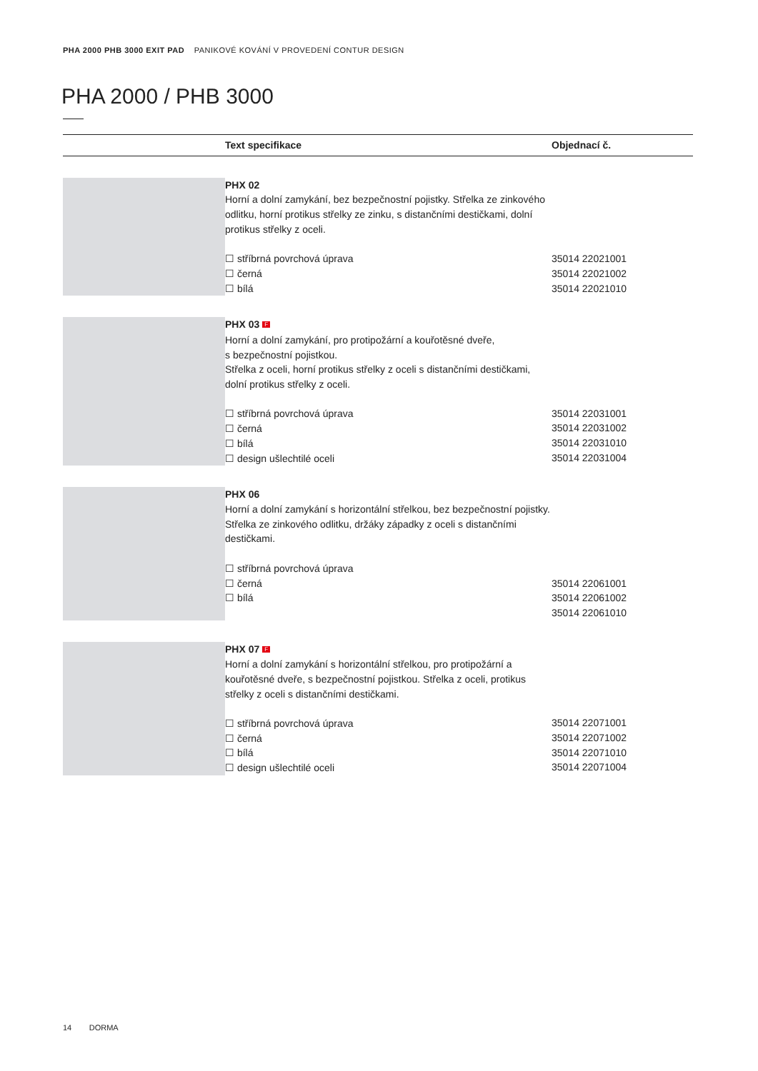PHA 2000 PHB 3000 EXIT PAD PANIKOVÉ KOVÁNÍ V PROVEDENÍ CONTUR DESIGN
PHA 2000 / PHB 3000
| | Text specifikace | Objednací č. |
| --- | --- | --- |
| | PHX 02 Horní a dolní zamykání, bez bezpečnostní pojistky. Střelka ze zinkového odlitku, horní protikus střelky ze zinku, s distančními destičkami, dolní protikus střelky z oceli. ☐ stříbrná povrchová úprava ☐ černá ☐ bílá | 35014 22021001 35014 22021002 35014 22021010 |
| | PHX 03 F Horní a dolní zamykání, pro protipožární a kouřotěsné dveře, s bezpečnostní pojistkou. Střelka z oceli, horní protikus střelky z oceli s distančními destičkami, dolní protikus střelky z oceli. ☐ stříbrná povrchová úprava ☐ černá ☐ bílá ☐ design ušlechtilé oceli | 35014 22031001 35014 22031002 35014 22031010 35014 22031004 |
| | PHX 06 Horní a dolní zamykání s horizontální střelkou, bez bezpečnostní pojistky. Střelka ze zinkového odlitku, držáky západky z oceli s distančními destičkami. ☐ stříbrná povrchová úprava ☐ černá ☐ bílá | 35014 22061001 35014 22061002 35014 22061010 |
| | PHX 07 F Horní a dolní zamykání s horizontální střelkou, pro protipožární a kouřotěsné dveře, s bezpečnostní pojistkou. Střelka z oceli, protikus střelky z oceli s distančními destičkami. ☐ stříbrná povrchová úprava ☐ černá ☐ bílá ☐ design ušlechtilé oceli | 35014 22071001 35014 22071002 35014 22071010 35014 22071004 |
14 DORMA